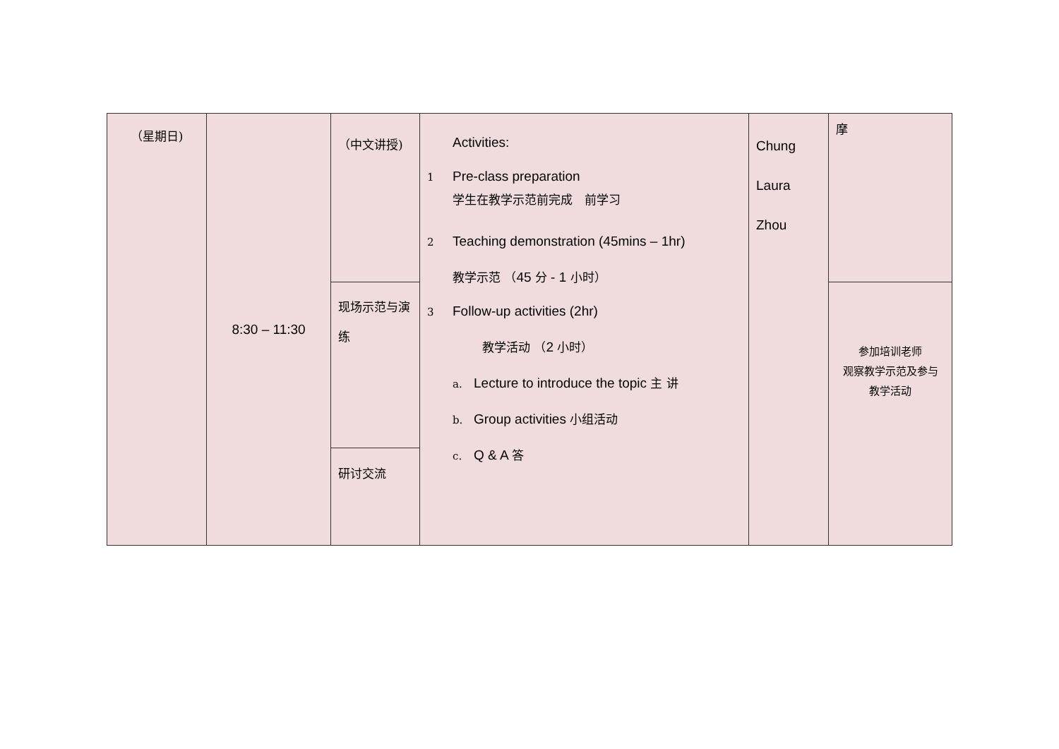| （星期日) | 8:30 – 11:30 | （中文讲授) | Activities: 1 Pre-class preparation 学生在教学示范前完成 前学习 2 Teaching demonstration (45mins – 1hr) 教学示范 （ 45 分 - 1 小时） 3 Follow-up activities (2hr) 教学活动 （ 2 小时） a. Lecture to introduce the topic 主 讲 b. Group activities 小组活动 c. Q & A 答 | Chung Laura Zhou | 摩 |
| | | 现场示范与演练 | | | 参加培训老师 观察教学示范及参与 教学活动 |
| | | 研讨交流 | | | |